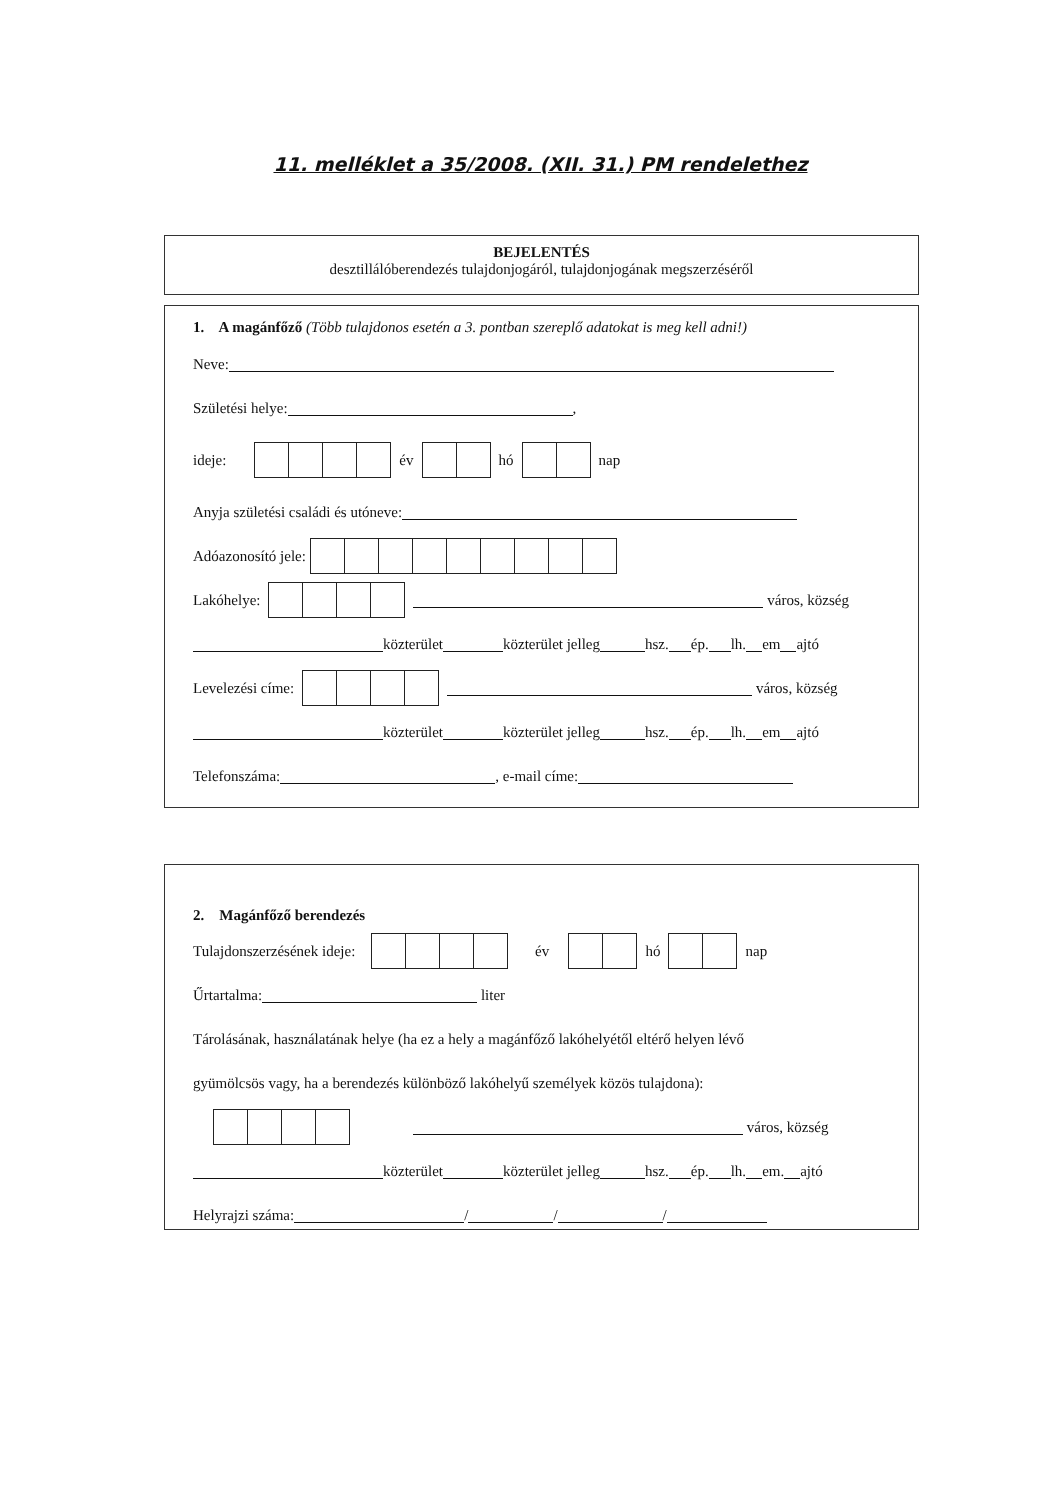11. melléklet a 35/2008. (XII. 31.) PM rendelethez
BEJELENTÉS
desztillálóberendezés tulajdonjogáról, tulajdonjogának megszerzéséről
1. A magánfőző (Több tulajdonos esetén a 3. pontban szereplő adatokat is meg kell adni!)
Neve:
Születési helye: ,
ideje: év hó nap
Anyja születési családi és utóneve:
Adóazonosító jele:
Lakóhelye: város, község
közterület közterület jelleg hsz. ép. lh. em ajtó
Levelezési címe: város, község
közterület közterület jelleg hsz. ép. lh. em ajtó
Telefonszáma: , e-mail címe:
2. Magánfőző berendezés
Tulajdonszerzésének ideje: év hó nap
Űrtartalma: liter
Tárolásának, használatának helye (ha ez a hely a magánfőző lakóhelyétől eltérő helyen lévő
gyümölcsös vagy, ha a berendezés különböző lakóhelyű személyek közös tulajdona):
város, község
közterület közterület jelleg hsz. ép. lh. em. ajtó
Helyrajzi száma: / / /